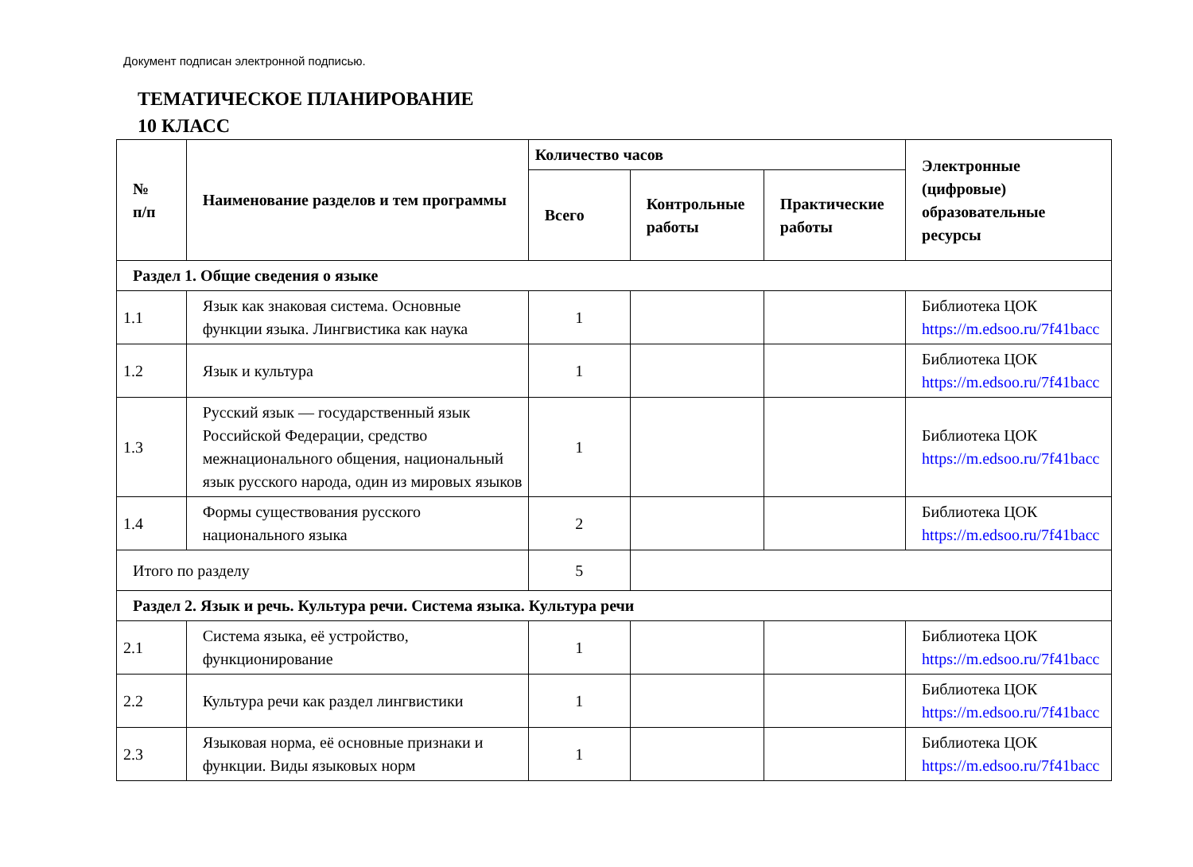Документ подписан электронной подписью.
ТЕМАТИЧЕСКОЕ ПЛАНИРОВАНИЕ
10 КЛАСС
| № п/п | Наименование разделов и тем программы | Количество часов | | | Электронные (цифровые) образовательные ресурсы |
| --- | --- | --- | --- | --- | --- |
| | | Всего | Контрольные работы | Практические работы | |
| Раздел 1. Общие сведения о языке | | | | | |
| 1.1 | Язык как знаковая система. Основные функции языка. Лингвистика как наука | 1 | | | Библиотека ЦОК https://m.edsoo.ru/7f41bacc |
| 1.2 | Язык и культура | 1 | | | Библиотека ЦОК https://m.edsoo.ru/7f41bacc |
| 1.3 | Русский язык — государственный язык Российской Федерации, средство межнационального общения, национальный язык русского народа, один из мировых языков | 1 | | | Библиотека ЦОК https://m.edsoo.ru/7f41bacc |
| 1.4 | Формы существования русского национального языка | 2 | | | Библиотека ЦОК https://m.edsoo.ru/7f41bacc |
| Итого по разделу | | 5 | | | |
| Раздел 2. Язык и речь. Культура речи. Система языка. Культура речи | | | | | |
| 2.1 | Система языка, её устройство, функционирование | 1 | | | Библиотека ЦОК https://m.edsoo.ru/7f41bacc |
| 2.2 | Культура речи как раздел лингвистики | 1 | | | Библиотека ЦОК https://m.edsoo.ru/7f41bacc |
| 2.3 | Языковая норма, её основные признаки и функции. Виды языковых норм | 1 | | | Библиотека ЦОК https://m.edsoo.ru/7f41bacc |